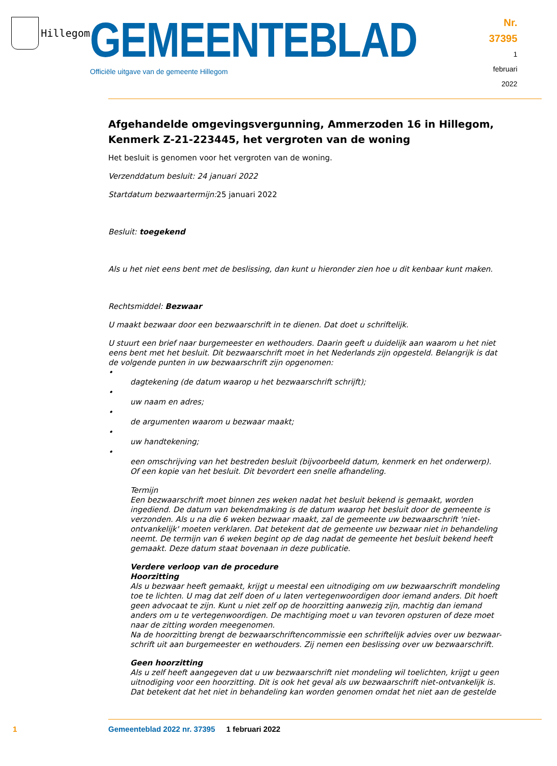Hillegom
GEMEENTEBLAD
Officiële uitgave van de gemeente Hillegom
Nr. 37395
1 februari
2022
Afgehandelde omgevingsvergunning, Ammerzoden 16 in Hillegom, Kenmerk Z-21-223445, het vergroten van de woning
Het besluit is genomen voor het vergroten van de woning.
Verzenddatum besluit: 24 januari 2022
Startdatum bezwaartermijn: 25 januari 2022
Besluit: toegekend
Als u het niet eens bent met de beslissing, dan kunt u hieronder zien hoe u dit kenbaar kunt maken.
Rechtsmiddel: Bezwaar
U maakt bezwaar door een bezwaarschrift in te dienen. Dat doet u schriftelijk.
U stuurt een brief naar burgemeester en wethouders. Daarin geeft u duidelijk aan waarom u het niet eens bent met het besluit. Dit bezwaarschrift moet in het Nederlands zijn opgesteld. Belangrijk is dat de volgende punten in uw bezwaarschrift zijn opgenomen:
• dagtekening (de datum waarop u het bezwaarschrift schrijft);
• uw naam en adres;
• de argumenten waarom u bezwaar maakt;
• uw handtekening;
• een omschrijving van het bestreden besluit (bijvoorbeeld datum, kenmerk en het onderwerp). Of een kopie van het besluit. Dit bevordert een snelle afhandeling.
Termijn
Een bezwaarschrift moet binnen zes weken nadat het besluit bekend is gemaakt, worden ingediend. De datum van bekendmaking is de datum waarop het besluit door de gemeente is verzonden. Als u na die 6 weken bezwaar maakt, zal de gemeente uw bezwaarschrift 'niet-ontvankelijk' moeten verklaren. Dat betekent dat de gemeente uw bezwaar niet in behandeling neemt. De termijn van 6 weken begint op de dag nadat de gemeente het besluit bekend heeft gemaakt. Deze datum staat bovenaan in deze publicatie.
Verdere verloop van de procedure
Hoorzitting
Als u bezwaar heeft gemaakt, krijgt u meestal een uitnodiging om uw bezwaarschrift mondeling toe te lichten. U mag dat zelf doen of u laten vertegenwoordigen door iemand anders. Dit hoeft geen advocaat te zijn. Kunt u niet zelf op de hoorzitting aanwezig zijn, machtig dan iemand anders om u te vertegenwoordigen. De machtiging moet u van tevoren opsturen of deze moet naar de zitting worden meegenomen.
Na de hoorzitting brengt de bezwaarschriftencommissie een schriftelijk advies over uw bezwaar-schrift uit aan burgemeester en wethouders. Zij nemen een beslissing over uw bezwaarschrift.
Geen hoorzitting
Als u zelf heeft aangegeven dat u uw bezwaarschrift niet mondeling wil toelichten, krijgt u geen uitnodiging voor een hoorzitting. Dit is ook het geval als uw bezwaarschrift niet-ontvankelijk is. Dat betekent dat het niet in behandeling kan worden genomen omdat het niet aan de gestelde
1 Gemeenteblad 2022 nr. 37395 1 februari 2022